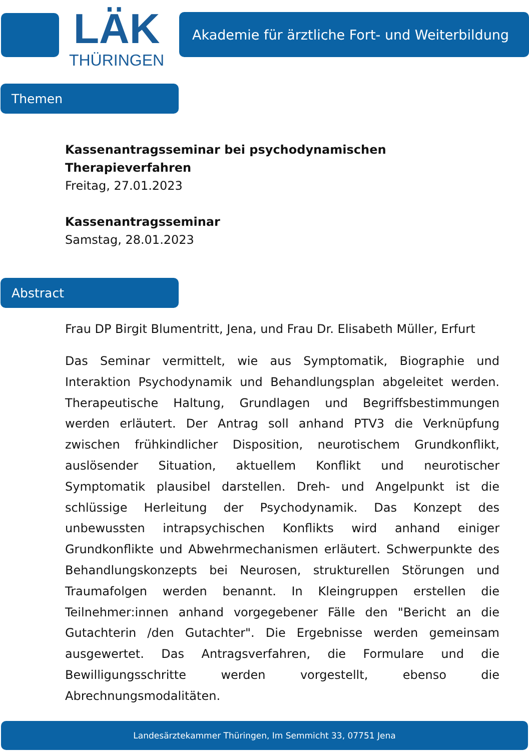LÄK
THÜRINGEN
Akademie für ärztliche Fort- und Weiterbildung
Themen
Kassenantragsseminar bei psychodynamischen
Therapieverfahren
Freitag, 27.01.2023
Kassenantragsseminar
Samstag, 28.01.2023
Abstract
Frau DP Birgit Blumentritt, Jena, und Frau Dr. Elisabeth Müller, Erfurt
Das Seminar vermittelt, wie aus Symptomatik, Biographie und Interaktion Psychodynamik und Behandlungsplan abgeleitet werden. Therapeutische Haltung, Grundlagen und Begriffsbestimmungen werden erläutert. Der Antrag soll anhand PTV3 die Verknüpfung zwischen frühkindlicher Disposition, neurotischem Grundkonflikt, auslösender Situation, aktuellem Konflikt und neurotischer Symptomatik plausibel darstellen. Dreh- und Angelpunkt ist die schlüssige Herleitung der Psychodynamik. Das Konzept des unbewussten intrapsychischen Konflikts wird anhand einiger Grundkonflikte und Abwehrmechanismen erläutert. Schwerpunkte des Behandlungskonzepts bei Neurosen, strukturellen Störungen und Traumafolgen werden benannt. In Kleingruppen erstellen die Teilnehmer:innen anhand vorgegebener Fälle den "Bericht an die Gutachterin /den Gutachter". Die Ergebnisse werden gemeinsam ausgewertet. Das Antragsverfahren, die Formulare und die Bewilligungsschritte werden vorgestellt, ebenso die Abrechnungsmodalitäten.
Landesärztekammer Thüringen, Im Semmicht 33, 07751 Jena